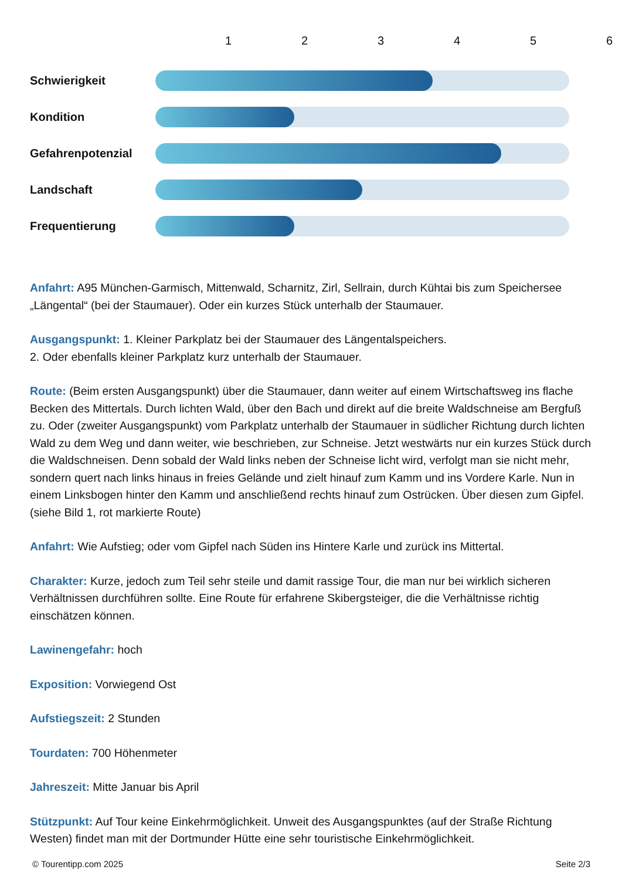123456
Schwierigkeit
Kondition
Gefahrenpotenzial
Landschaft
Frequentierung
Anfahrt: A95 München-Garmisch, Mittenwald, Scharnitz, Zirl, Sellrain, durch Kühtai bis zum Speichersee „Längental“ (bei der Staumauer). Oder ein kurzes Stück unterhalb der Staumauer.
Ausgangspunkt: 1. Kleiner Parkplatz bei der Staumauer des Längentalspeichers.
2. Oder ebenfalls kleiner Parkplatz kurz unterhalb der Staumauer.
Route: (Beim ersten Ausgangspunkt) über die Staumauer, dann weiter auf einem Wirtschaftsweg ins flache Becken des Mittertals. Durch lichten Wald, über den Bach und direkt auf die breite Waldschneise am Bergfuß zu. Oder (zweiter Ausgangspunkt) vom Parkplatz unterhalb der Staumauer in südlicher Richtung durch lichten Wald zu dem Weg und dann weiter, wie beschrieben, zur Schneise. Jetzt westwärts nur ein kurzes Stück durch die Waldschneisen. Denn sobald der Wald links neben der Schneise licht wird, verfolgt man sie nicht mehr, sondern quert nach links hinaus in freies Gelände und zielt hinauf zum Kamm und ins Vordere Karle. Nun in einem Linksbogen hinter den Kamm und anschließend rechts hinauf zum Ostrücken. Über diesen zum Gipfel. (siehe Bild 1, rot markierte Route)
Anfahrt: Wie Aufstieg; oder vom Gipfel nach Süden ins Hintere Karle und zurück ins Mittertal.
Charakter: Kurze, jedoch zum Teil sehr steile und damit rassige Tour, die man nur bei wirklich sicheren Verhältnissen durchführen sollte. Eine Route für erfahrene Skibergsteiger, die die Verhältnisse richtig einschätzen können.
Lawinengefahr: hoch
Exposition: Vorwiegend Ost
Aufstiegszeit: 2 Stunden
Tourdaten: 700 Höhenmeter
Jahreszeit: Mitte Januar bis April
Stützpunkt: Auf Tour keine Einkehrmöglichkeit. Unweit des Ausgangspunktes (auf der Straße Richtung Westen) findet man mit der Dortmunder Hütte eine sehr touristische Einkehrmöglichkeit.
© Tourentipp.com 2025 Seite 2/3